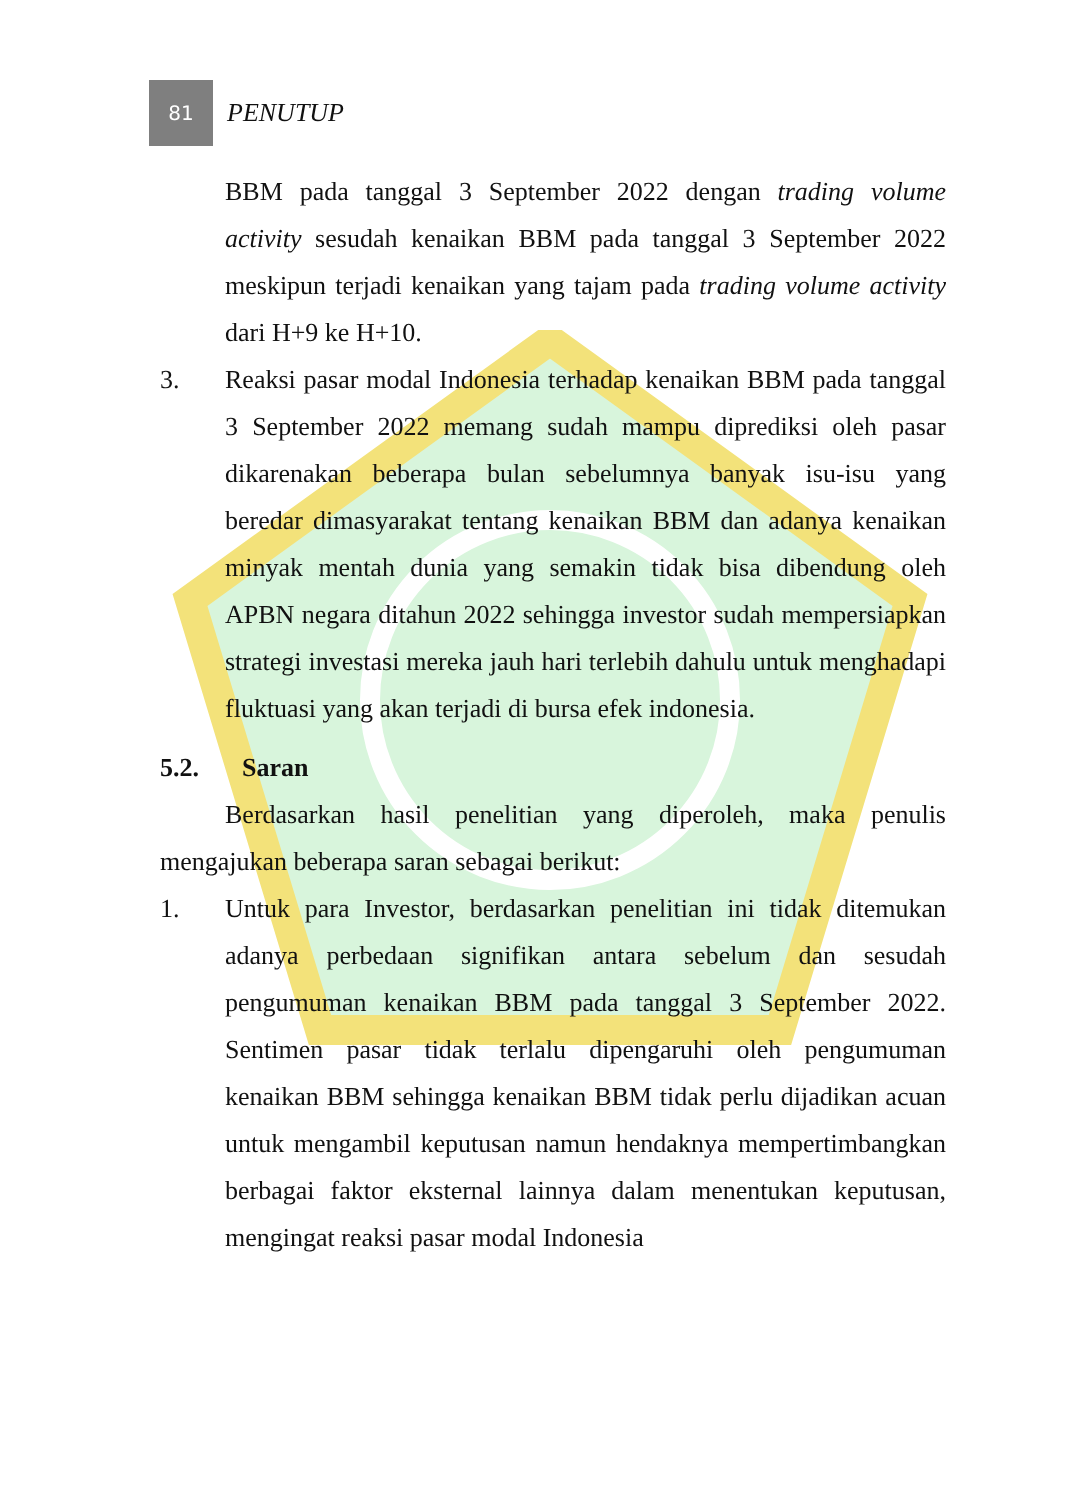81
PENUTUP
BBM pada tanggal 3 September 2022 dengan trading volume activity sesudah kenaikan BBM pada tanggal 3 September 2022 meskipun terjadi kenaikan yang tajam pada trading volume activity dari H+9 ke H+10.
3. Reaksi pasar modal Indonesia terhadap kenaikan BBM pada tanggal 3 September 2022 memang sudah mampu diprediksi oleh pasar dikarenakan beberapa bulan sebelumnya banyak isu-isu yang beredar dimasyarakat tentang kenaikan BBM dan adanya kenaikan minyak mentah dunia yang semakin tidak bisa dibendung oleh APBN negara ditahun 2022 sehingga investor sudah mempersiapkan strategi investasi mereka jauh hari terlebih dahulu untuk menghadapi fluktuasi yang akan terjadi di bursa efek indonesia.
5.2. Saran
Berdasarkan hasil penelitian yang diperoleh, maka penulis mengajukan beberapa saran sebagai berikut:
1. Untuk para Investor, berdasarkan penelitian ini tidak ditemukan adanya perbedaan signifikan antara sebelum dan sesudah pengumuman kenaikan BBM pada tanggal 3 September 2022. Sentimen pasar tidak terlalu dipengaruhi oleh pengumuman kenaikan BBM sehingga kenaikan BBM tidak perlu dijadikan acuan untuk mengambil keputusan namun hendaknya mempertimbangkan berbagai faktor eksternal lainnya dalam menentukan keputusan, mengingat reaksi pasar modal Indonesia